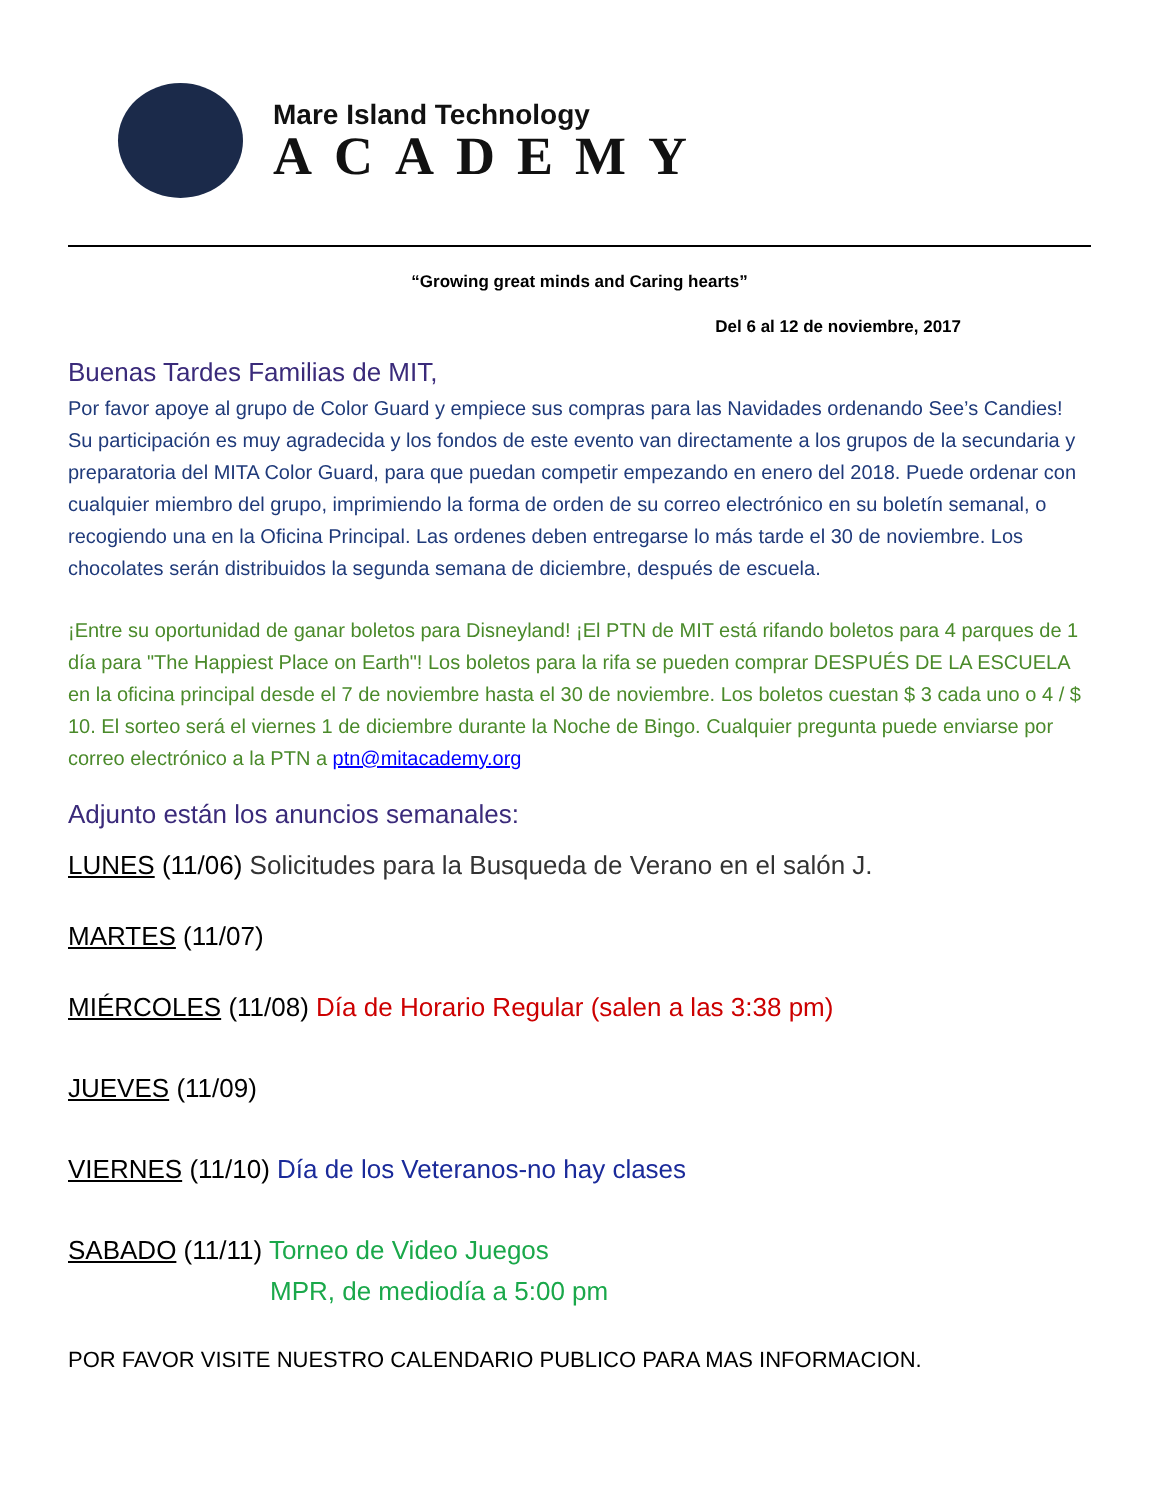Mare Island Technology
ACADEMY
“Growing great minds and Caring hearts”
Del 6 al 12 de noviembre, 2017
Buenas Tardes Familias de MIT,
Por favor apoye al grupo de Color Guard y empiece sus compras para las Navidades ordenando See’s Candies! Su participación es muy agradecida y los fondos de este evento van directamente a los grupos de la secundaria y preparatoria del MITA Color Guard, para que puedan competir empezando en enero del 2018. Puede ordenar con cualquier miembro del grupo, imprimiendo la forma de orden de su correo electrónico en su boletín semanal, o recogiendo una en la Oficina Principal. Las ordenes deben entregarse lo más tarde el 30 de noviembre. Los chocolates serán distribuidos la segunda semana de diciembre, después de escuela.
¡Entre su oportunidad de ganar boletos para Disneyland! ¡El PTN de MIT está rifando boletos para 4 parques de 1 día para "The Happiest Place on Earth"! Los boletos para la rifa se pueden comprar DESPUÉS DE LA ESCUELA en la oficina principal desde el 7 de noviembre hasta el 30 de noviembre. Los boletos cuestan $ 3 cada uno o 4 / $ 10. El sorteo será el viernes 1 de diciembre durante la Noche de Bingo. Cualquier pregunta puede enviarse por correo electrónico a la PTN a ptn@mitacademy.org
Adjunto están los anuncios semanales:
LUNES (11/06) Solicitudes para la Busqueda de Verano en el salón J.
MARTES (11/07)
MIÉRCOLES (11/08) Día de Horario Regular (salen a las 3:38 pm)
JUEVES (11/09)
VIERNES (11/10) Día de los Veteranos-no hay clases
SABADO (11/11) Torneo de Video Juegos
MPR, de mediodía a 5:00 pm
POR FAVOR VISITE NUESTRO CALENDARIO PUBLICO PARA MAS INFORMACION.